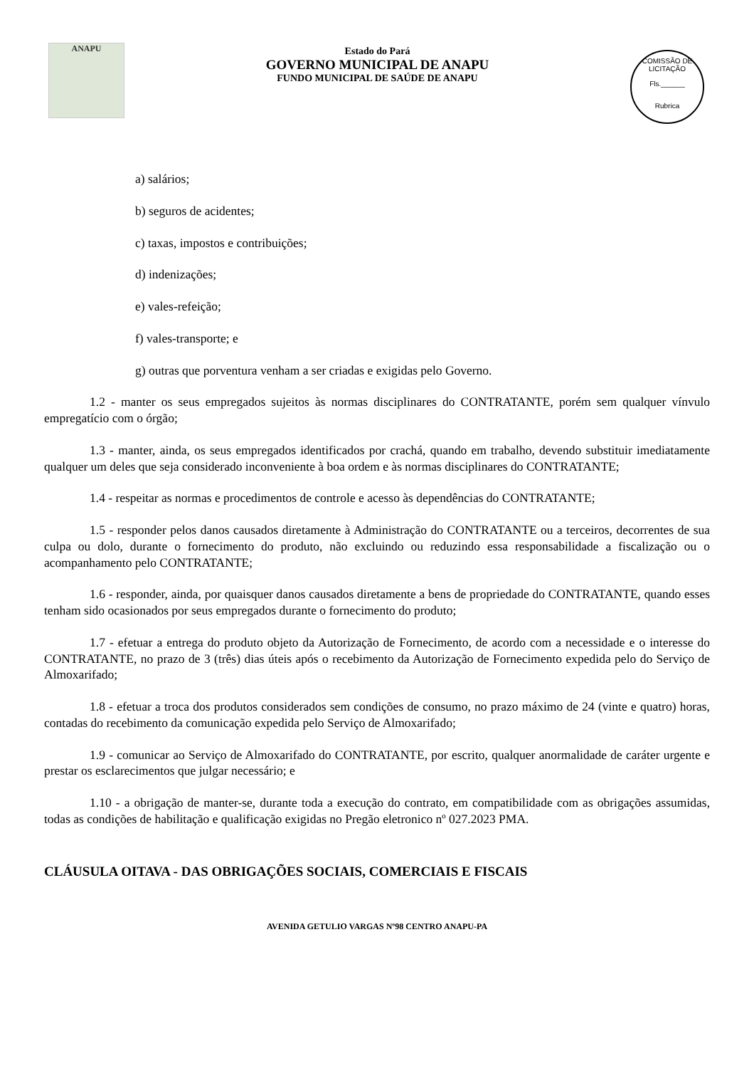ANAPU
Estado do Pará
GOVERNO MUNICIPAL DE ANAPU
FUNDO MUNICIPAL DE SAÚDE DE ANAPU
COMISSÃO DE LICITAÇÃO
Fls.______
Rubrica
a) salários;
b) seguros de acidentes;
c) taxas, impostos e contribuições;
d) indenizações;
e) vales-refeição;
f) vales-transporte; e
g) outras que porventura venham a ser criadas e exigidas pelo Governo.
1.2 - manter os seus empregados sujeitos às normas disciplinares do CONTRATANTE, porém sem qualquer vínvulo empregatício com o órgão;
1.3 - manter, ainda, os seus empregados identificados por crachá, quando em trabalho, devendo substituir imediatamente qualquer um deles que seja considerado inconveniente à boa ordem e às normas disciplinares do CONTRATANTE;
1.4 - respeitar as normas e procedimentos de controle e acesso às dependências do CONTRATANTE;
1.5 - responder pelos danos causados diretamente à Administração do CONTRATANTE ou a terceiros, decorrentes de sua culpa ou dolo, durante o fornecimento do produto, não excluindo ou reduzindo essa responsabilidade a fiscalização ou o acompanhamento pelo CONTRATANTE;
1.6 - responder, ainda, por quaisquer danos causados diretamente a bens de propriedade do CONTRATANTE, quando esses tenham sido ocasionados por seus empregados durante o fornecimento do produto;
1.7 - efetuar a entrega do produto objeto da Autorização de Fornecimento, de acordo com a necessidade e o interesse do CONTRATANTE, no prazo de 3 (três) dias úteis após o recebimento da Autorização de Fornecimento expedida pelo do Serviço de Almoxarifado;
1.8 - efetuar a troca dos produtos considerados sem condições de consumo, no prazo máximo de 24 (vinte e quatro) horas, contadas do recebimento da comunicação expedida pelo Serviço de Almoxarifado;
1.9 - comunicar ao Serviço de Almoxarifado do CONTRATANTE, por escrito, qualquer anormalidade de caráter urgente e prestar os esclarecimentos que julgar necessário; e
1.10 - a obrigação de manter-se, durante toda a execução do contrato, em compatibilidade com as obrigações assumidas, todas as condições de habilitação e qualificação exigidas no Pregão eletronico nº 027.2023 PMA.
CLÁUSULA OITAVA - DAS OBRIGAÇÕES SOCIAIS, COMERCIAIS E FISCAIS
AVENIDA GETULIO VARGAS Nº98 CENTRO ANAPU-PA